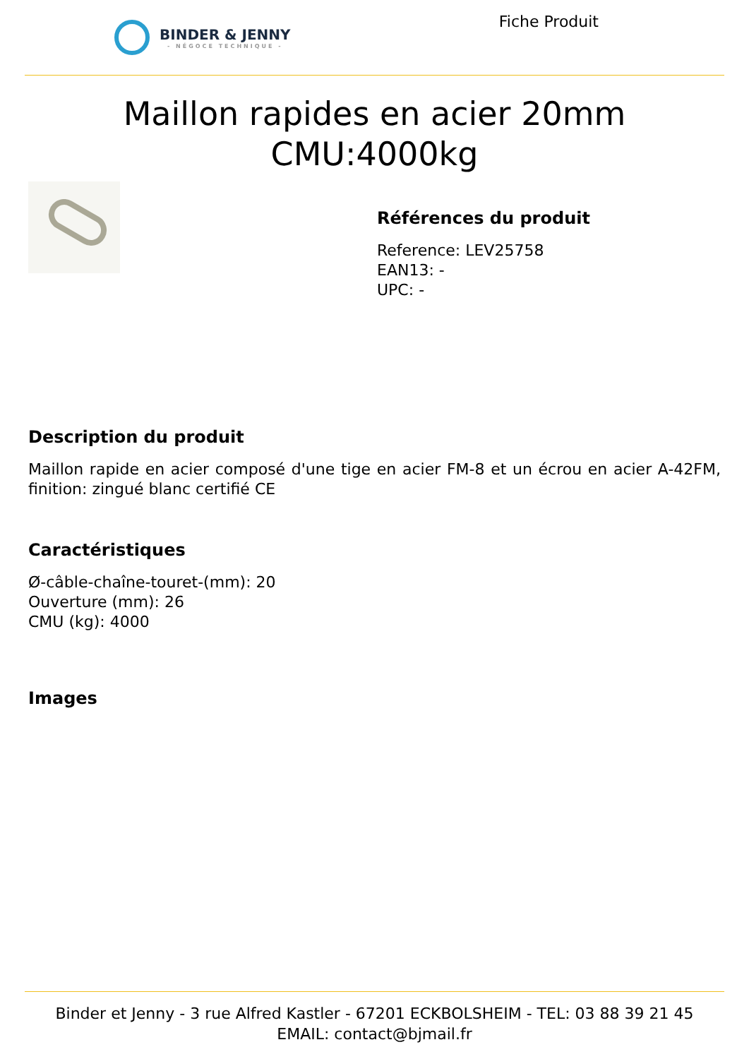BINDER & JENNY
- NÉGOCE TECHNIQUE -
Fiche Produit
Maillon rapides en acier 20mm
CMU:4000kg
Références du produit
Reference: LEV25758
EAN13: -
UPC: -
Description du produit
Maillon rapide en acier composé d'une tige en acier FM-8 et un écrou en acier A-42FM, finition: zingué blanc certifié CE
Caractéristiques
Ø-câble-chaîne-touret-(mm): 20
Ouverture (mm): 26
CMU (kg): 4000
Images
Binder et Jenny - 3 rue Alfred Kastler - 67201 ECKBOLSHEIM - TEL: 03 88 39 21 45
EMAIL: contact@bjmail.fr